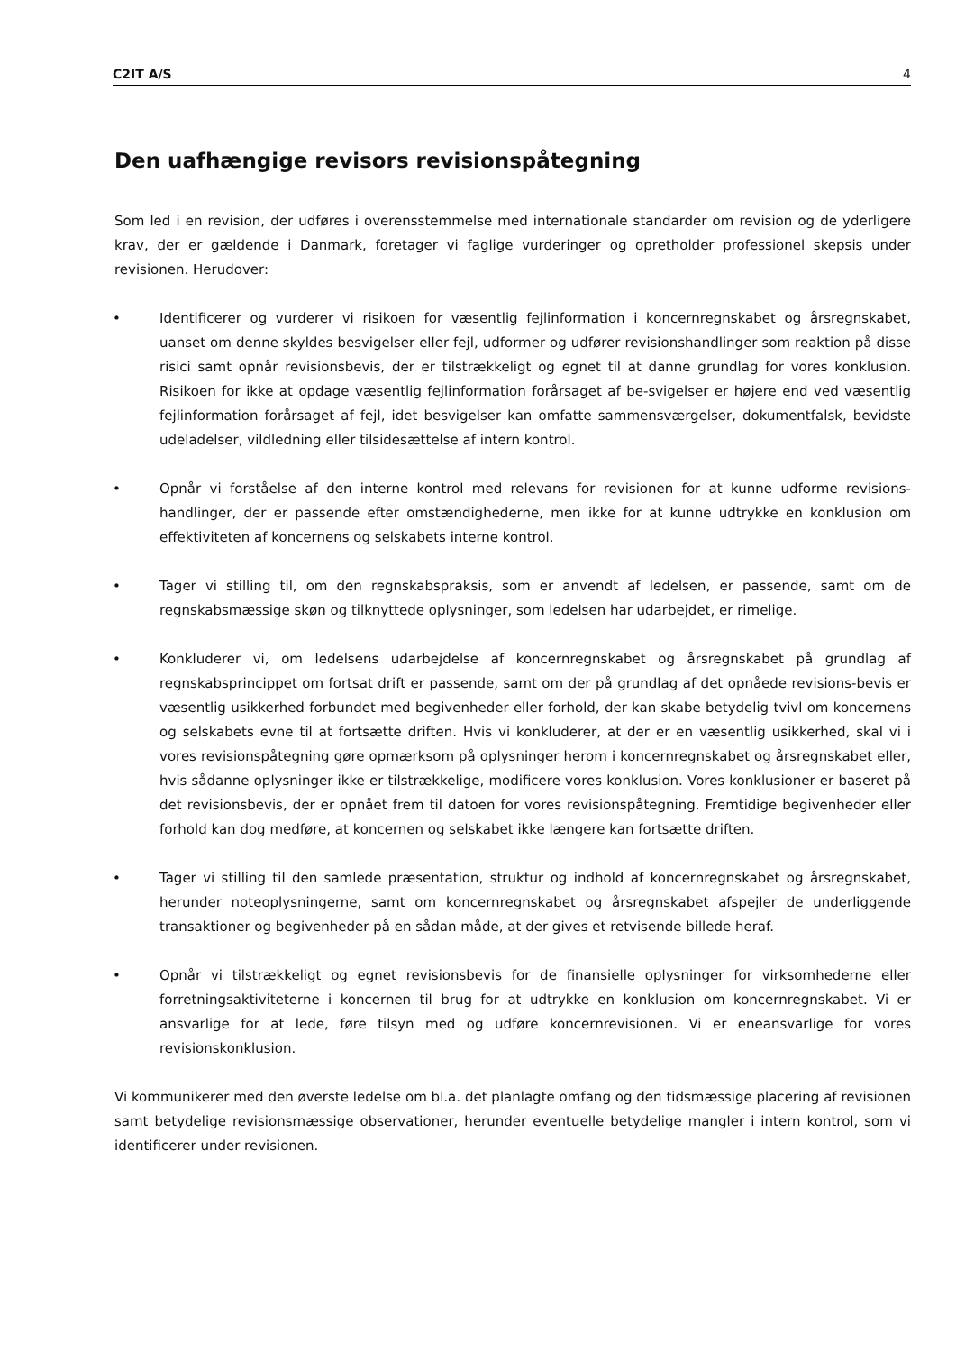C2IT A/S 4
Den uafhængige revisors revisionspåtegning
Som led i en revision, der udføres i overensstemmelse med internationale standarder om revision og de yderligere krav, der er gældende i Danmark, foretager vi faglige vurderinger og opretholder professionel skepsis under revisionen. Herudover:
• Identificerer og vurderer vi risikoen for væsentlig fejlinformation i koncernregnskabet og årsregnskabet, uanset om denne skyldes besvigelser eller fejl, udformer og udfører revisionshandlinger som reaktion på disse risici samt opnår revisionsbevis, der er tilstrækkeligt og egnet til at danne grundlag for vores konklusion. Risikoen for ikke at opdage væsentlig fejlinformation forårsaget af be-svigelser er højere end ved væsentlig fejlinformation forårsaget af fejl, idet besvigelser kan omfatte sammensværgelser, dokumentfalsk, bevidste udeladelser, vildledning eller tilsidesættelse af intern kontrol.
• Opnår vi forståelse af den interne kontrol med relevans for revisionen for at kunne udforme revisions-handlinger, der er passende efter omstændighederne, men ikke for at kunne udtrykke en konklusion om effektiviteten af koncernens og selskabets interne kontrol.
• Tager vi stilling til, om den regnskabspraksis, som er anvendt af ledelsen, er passende, samt om de regnskabsmæssige skøn og tilknyttede oplysninger, som ledelsen har udarbejdet, er rimelige.
• Konkluderer vi, om ledelsens udarbejdelse af koncernregnskabet og årsregnskabet på grundlag af regnskabsprincippet om fortsat drift er passende, samt om der på grundlag af det opnåede revisions-bevis er væsentlig usikkerhed forbundet med begivenheder eller forhold, der kan skabe betydelig tvivl om koncernens og selskabets evne til at fortsætte driften. Hvis vi konkluderer, at der er en væsentlig usikkerhed, skal vi i vores revisionspåtegning gøre opmærksom på oplysninger herom i koncernregnskabet og årsregnskabet eller, hvis sådanne oplysninger ikke er tilstrækkelige, modificere vores konklusion. Vores konklusioner er baseret på det revisionsbevis, der er opnået frem til datoen for vores revisionspåtegning. Fremtidige begivenheder eller forhold kan dog medføre, at koncernen og selskabet ikke længere kan fortsætte driften.
• Tager vi stilling til den samlede præsentation, struktur og indhold af koncernregnskabet og årsregnskabet, herunder noteoplysningerne, samt om koncernregnskabet og årsregnskabet afspejler de underliggende transaktioner og begivenheder på en sådan måde, at der gives et retvisende billede heraf.
• Opnår vi tilstrækkeligt og egnet revisionsbevis for de finansielle oplysninger for virksomhederne eller forretningsaktiviteterne i koncernen til brug for at udtrykke en konklusion om koncernregnskabet. Vi er ansvarlige for at lede, føre tilsyn med og udføre koncernrevisionen. Vi er eneansvarlige for vores revisionskonklusion.
Vi kommunikerer med den øverste ledelse om bl.a. det planlagte omfang og den tidsmæssige placering af revisionen samt betydelige revisionsmæssige observationer, herunder eventuelle betydelige mangler i intern kontrol, som vi identificerer under revisionen.